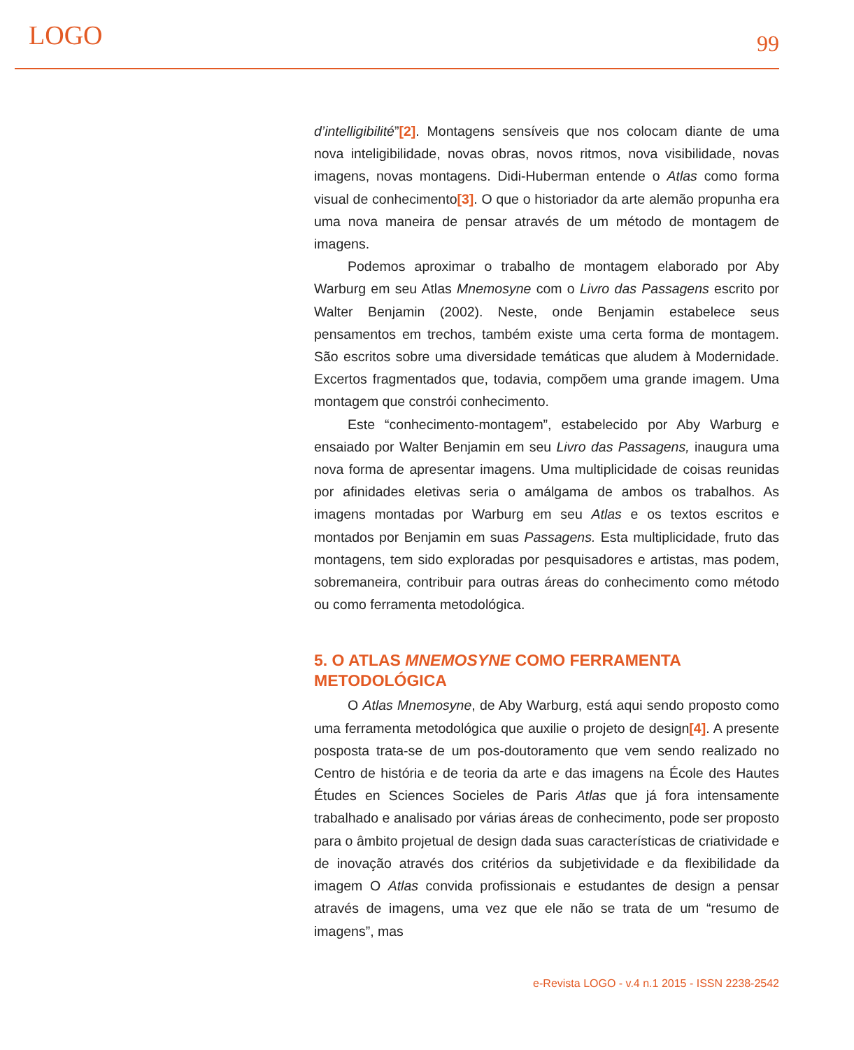LOGO 99
d’intelligibilité”[2]. Montagens sensíveis que nos colocam diante de uma nova inteligibilidade, novas obras, novos ritmos, nova visibilidade, novas imagens, novas montagens. Didi-Huberman entende o Atlas como forma visual de conhecimento[3]. O que o historiador da arte alemão propunha era uma nova maneira de pensar através de um método de montagem de imagens.
Podemos aproximar o trabalho de montagem elaborado por Aby Warburg em seu Atlas Mnemosyne com o Livro das Passagens escrito por Walter Benjamin (2002). Neste, onde Benjamin estabelece seus pensamentos em trechos, também existe uma certa forma de montagem. São escritos sobre uma diversidade temáticas que aludem à Modernidade. Excertos fragmentados que, todavia, compõem uma grande imagem. Uma montagem que constrói conhecimento.
Este “conhecimento-montagem”, estabelecido por Aby Warburg e ensaiado por Walter Benjamin em seu Livro das Passagens, inaugura uma nova forma de apresentar imagens. Uma multiplicidade de coisas reunidas por afinidades eletivas seria o amálgama de ambos os trabalhos. As imagens montadas por Warburg em seu Atlas e os textos escritos e montados por Benjamin em suas Passagens. Esta multiplicidade, fruto das montagens, tem sido exploradas por pesquisadores e artistas, mas podem, sobremaneira, contribuir para outras áreas do conhecimento como método ou como ferramenta metodológica.
5. O ATLAS MNEMOSYNE COMO FERRAMENTA METODOLÓGICA
O Atlas Mnemosyne, de Aby Warburg, está aqui sendo proposto como uma ferramenta metodológica que auxilie o projeto de design[4]. A presente posposta trata-se de um pos-doutoramento que vem sendo realizado no Centro de história e de teoria da arte e das imagens na École des Hautes Études en Sciences Socieles de Paris Atlas que já fora intensamente trabalhado e analisado por várias áreas de conhecimento, pode ser proposto para o âmbito projetual de design dada suas características de criatividade e de inovação através dos critérios da subjetividade e da flexibilidade da imagem O Atlas convida profissionais e estudantes de design a pensar através de imagens, uma vez que ele não se trata de um “resumo de imagens”, mas
e-Revista LOGO - v.4 n.1 2015 - ISSN 2238-2542